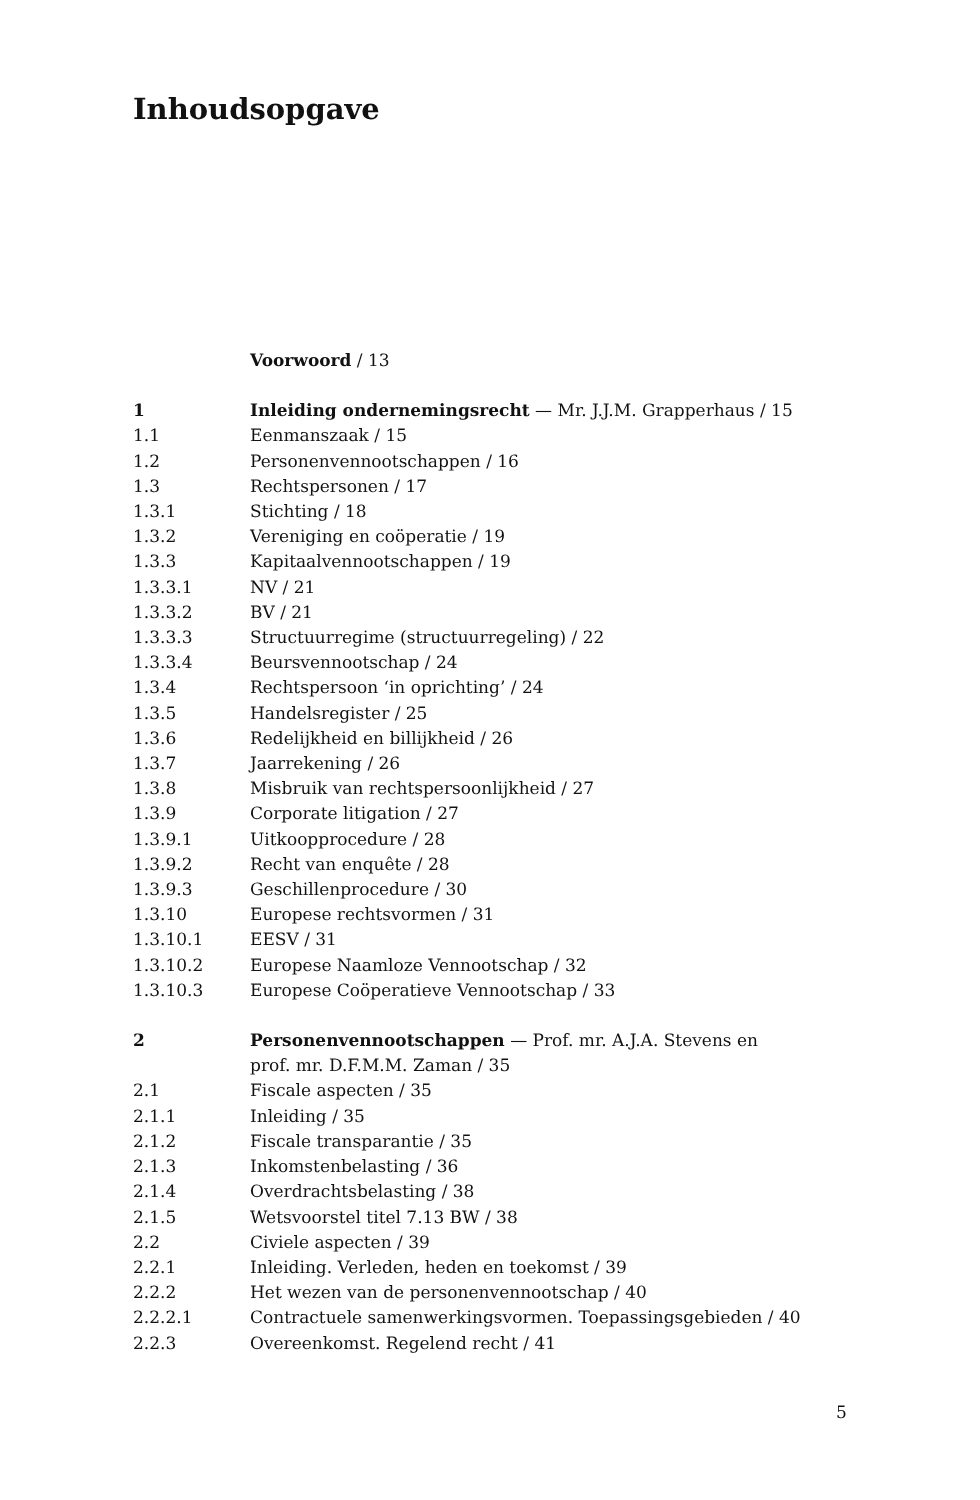Inhoudsopgave
Voorwoord / 13
1 Inleiding ondernemingsrecht — Mr. J.J.M. Grapperhaus / 15
1.1 Eenmanszaak / 15
1.2 Personenvennootschappen / 16
1.3 Rechtspersonen / 17
1.3.1 Stichting / 18
1.3.2 Vereniging en coöperatie / 19
1.3.3 Kapitaalvennootschappen / 19
1.3.3.1 NV / 21
1.3.3.2 BV / 21
1.3.3.3 Structuurregime (structuurregeling) / 22
1.3.3.4 Beursvennootschap / 24
1.3.4 Rechtspersoon ‘in oprichting’ / 24
1.3.5 Handelsregister / 25
1.3.6 Redelijkheid en billijkheid / 26
1.3.7 Jaarrekening / 26
1.3.8 Misbruik van rechtspersoonlijkheid / 27
1.3.9 Corporate litigation / 27
1.3.9.1 Uitkoopprocedure / 28
1.3.9.2 Recht van enquête / 28
1.3.9.3 Geschillenprocedure / 30
1.3.10 Europese rechtsvormen / 31
1.3.10.1 EESV / 31
1.3.10.2 Europese Naamloze Vennootschap / 32
1.3.10.3 Europese Coöperatieve Vennootschap / 33
2 Personenvennootschappen — Prof. mr. A.J.A. Stevens en
prof. mr. D.F.M.M. Zaman / 35
2.1 Fiscale aspecten / 35
2.1.1 Inleiding / 35
2.1.2 Fiscale transparantie / 35
2.1.3 Inkomstenbelasting / 36
2.1.4 Overdrachtsbelasting / 38
2.1.5 Wetsvoorstel titel 7.13 BW / 38
2.2 Civiele aspecten / 39
2.2.1 Inleiding. Verleden, heden en toekomst / 39
2.2.2 Het wezen van de personenvennootschap / 40
2.2.2.1 Contractuele samenwerkingsvormen. Toepassingsgebieden / 40
2.2.3 Overeenkomst. Regelend recht / 41
5